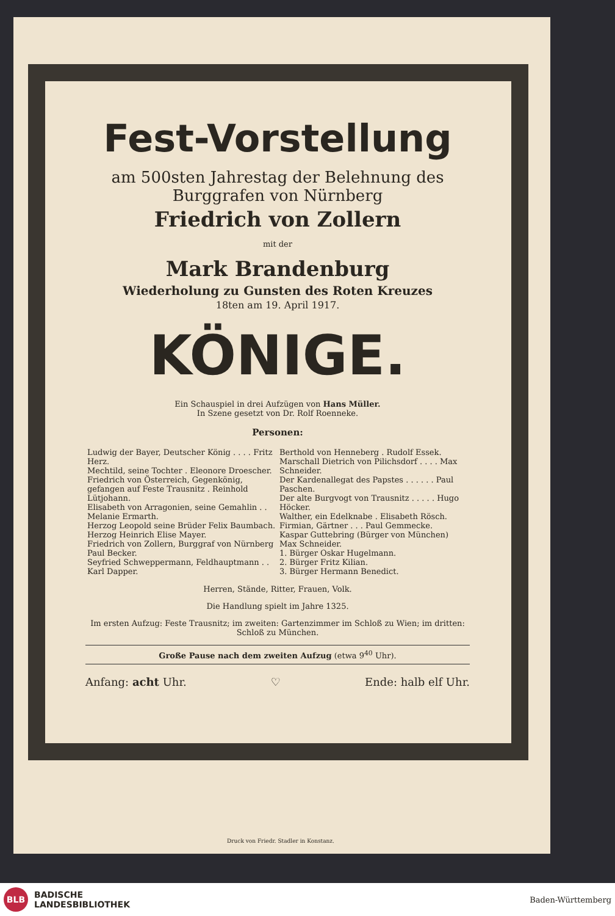Fest-Vorstellung
am 500sten Jahrestag der Belehnung des Burggrafen von Nürnberg
Friedrich von Zollern
mit der
Mark Brandenburg
Wiederholung zu Gunsten des Roten Kreuzes
18ten am 19. April 1917.
KÖNIGE.
Ein Schauspiel in drei Aufzügen von Hans Müller.
In Szene gesetzt von Dr. Rolf Roenneke.
Personen:
| Ludwig der Bayer, Deutscher König . . . . Fritz Herz. Mechtild, seine Tochter . Eleonore Droescher. Friedrich von Österreich, Gegenkönig, gefangen auf Feste Trausnitz . Reinhold Lütjohann. Elisabeth von Arragonien, seine Gemahlin . . Melanie Ermarth. Herzog Leopold seine Brüder Felix Baumbach. Herzog Heinrich Elise Mayer. Friedrich von Zollern, Burggraf von Nürnberg Paul Becker. Seyfried Schweppermann, Feldhauptmann . . Karl Dapper. | Berthold von Henneberg . Rudolf Essek. Marschall Dietrich von Pilichsdorf . . . . Max Schneider. Der Kardenallegat des Papstes . . . . . . Paul Paschen. Der alte Burgvogt von Trausnitz . . . . . Hugo Höcker. Walther, ein Edelknabe . Elisabeth Rösch. Firmian, Gärtner . . . Paul Gemmecke. Kaspar Guttebring (Bürger von München) Max Schneider. 1. Bürger Oskar Hugelmann. 2. Bürger Fritz Kilian. 3. Bürger Hermann Benedict. |
Herren, Stände, Ritter, Frauen, Volk.
Die Handlung spielt im Jahre 1325.
Im ersten Aufzug: Feste Trausnitz; im zweiten: Gartenzimmer im Schloß zu Wien; im dritten: Schloß zu München.
Große Pause nach dem zweiten Aufzug (etwa 9<sup>40</sup> Uhr).
Anfang: acht Uhr. ♡ Ende: halb elf Uhr.
Druck von Friedr. Stadler in Konstanz.
BLB
BADISCHE
LANDESBIBLIOTHEK
Baden-Württemberg